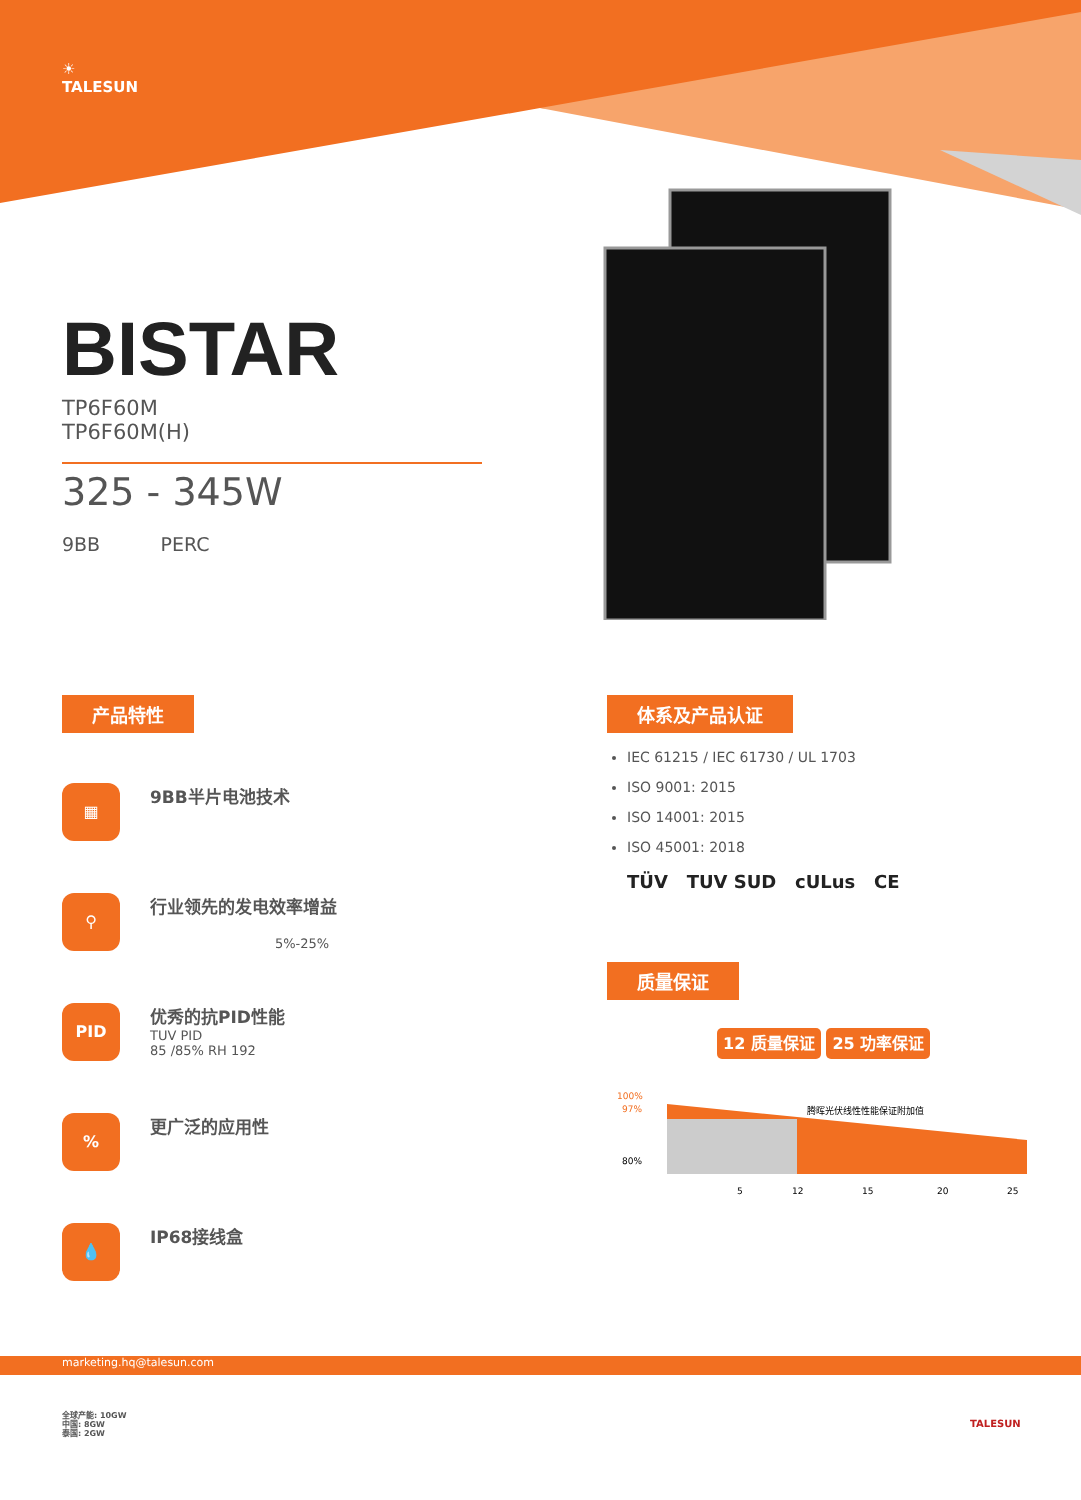☀
TALESUN
BISTAR
TP6F60M
TP6F60M(H)
325 - 345W
9BB PERC
产品特性
▦
9BB半片电池技术
⚲
行业领先的发电效率增益
5%-25%
PID
优秀的抗PID性能
TUV PID
85 /85% RH 192
%
更广泛的应用性
💧
IP68接线盒
体系及产品认证
IEC 61215 / IEC 61730 / UL 1703
ISO 9001: 2015
ISO 14001: 2015
ISO 45001: 2018
TÜV TUV SUD cULus CE
质量保证
12 质量保证 25 功率保证
100%
97%
80%
腾晖光伏线性性能保证附加值
5
12
15
20
25
marketing.hq@talesun.com
全球产能: 10GW
中国: 8GW
泰国: 2GW
TALESUN